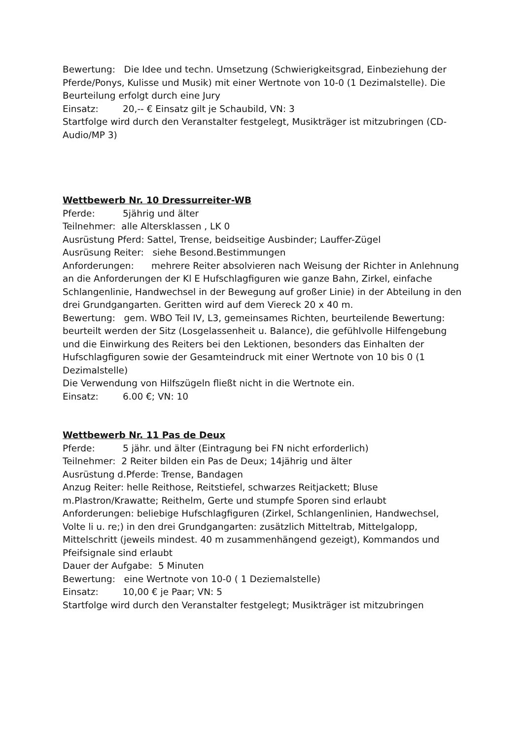Bewertung: Die Idee und techn. Umsetzung (Schwierigkeitsgrad, Einbeziehung der Pferde/Ponys, Kulisse und Musik) mit einer Wertnote von 10-0 (1 Dezimalstelle). Die Beurteilung erfolgt durch eine Jury
Einsatz: 20,-- € Einsatz gilt je Schaubild, VN: 3
Startfolge wird durch den Veranstalter festgelegt, Musikträger ist mitzubringen (CD-Audio/MP 3)
Wettbewerb Nr. 10 Dressurreiter-WB
Pferde: 5jährig und älter
Teilnehmer: alle Altersklassen , LK 0
Ausrüstung Pferd: Sattel, Trense, beidseitige Ausbinder; Lauffer-Zügel
Ausrüsung Reiter: siehe Besond.Bestimmungen
Anforderungen: mehrere Reiter absolvieren nach Weisung der Richter in Anlehnung an die Anforderungen der Kl E Hufschlagfiguren wie ganze Bahn, Zirkel, einfache Schlangenlinie, Handwechsel in der Bewegung auf großer Linie) in der Abteilung in den drei Grundgangarten. Geritten wird auf dem Viereck 20 x 40 m.
Bewertung: gem. WBO Teil IV, L3, gemeinsames Richten, beurteilende Bewertung: beurteilt werden der Sitz (Losgelassenheit u. Balance), die gefühlvolle Hilfengebung und die Einwirkung des Reiters bei den Lektionen, besonders das Einhalten der Hufschlagfiguren sowie der Gesamteindruck mit einer Wertnote von 10 bis 0 (1 Dezimalstelle)
Die Verwendung von Hilfszügeln fließt nicht in die Wertnote ein.
Einsatz: 6.00 €; VN: 10
Wettbewerb Nr. 11 Pas de Deux
Pferde: 5 jähr. und älter (Eintragung bei FN nicht erforderlich)
Teilnehmer: 2 Reiter bilden ein Pas de Deux; 14jährig und älter
Ausrüstung d.Pferde: Trense, Bandagen
Anzug Reiter: helle Reithose, Reitstiefel, schwarzes Reitjackett; Bluse m.Plastron/Krawatte; Reithelm, Gerte und stumpfe Sporen sind erlaubt
Anforderungen: beliebige Hufschlagfiguren (Zirkel, Schlangenlinien, Handwechsel, Volte li u. re;) in den drei Grundgangarten: zusätzlich Mitteltrab, Mittelgalopp, Mittelschritt (jeweils mindest. 40 m zusammenhängend gezeigt), Kommandos und Pfeifsignale sind erlaubt
Dauer der Aufgabe: 5 Minuten
Bewertung: eine Wertnote von 10-0 ( 1 Deziemalstelle)
Einsatz: 10,00 € je Paar; VN: 5
Startfolge wird durch den Veranstalter festgelegt; Musikträger ist mitzubringen